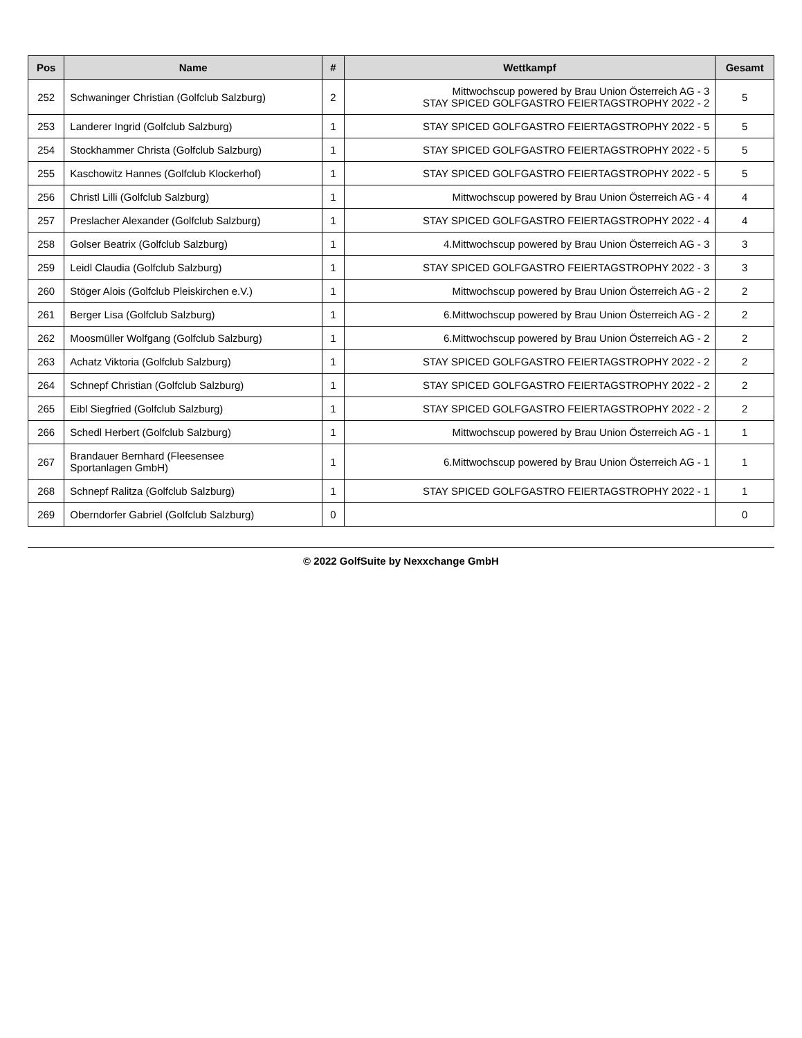| Pos | Name | # | Wettkampf | Gesamt |
| --- | --- | --- | --- | --- |
| 252 | Schwaninger Christian (Golfclub Salzburg) | 2 | Mittwochscup powered by Brau Union Österreich AG - 3 STAY SPICED GOLFGASTRO FEIERTAGSTROPHY 2022 - 2 | 5 |
| 253 | Landerer Ingrid (Golfclub Salzburg) | 1 | STAY SPICED GOLFGASTRO FEIERTAGSTROPHY 2022 - 5 | 5 |
| 254 | Stockhammer Christa (Golfclub Salzburg) | 1 | STAY SPICED GOLFGASTRO FEIERTAGSTROPHY 2022 - 5 | 5 |
| 255 | Kaschowitz Hannes (Golfclub Klockerhof) | 1 | STAY SPICED GOLFGASTRO FEIERTAGSTROPHY 2022 - 5 | 5 |
| 256 | Christl Lilli (Golfclub Salzburg) | 1 | Mittwochscup powered by Brau Union Österreich AG - 4 | 4 |
| 257 | Preslacher Alexander (Golfclub Salzburg) | 1 | STAY SPICED GOLFGASTRO FEIERTAGSTROPHY 2022 - 4 | 4 |
| 258 | Golser Beatrix (Golfclub Salzburg) | 1 | 4.Mittwochscup powered by Brau Union Österreich AG - 3 | 3 |
| 259 | Leidl Claudia (Golfclub Salzburg) | 1 | STAY SPICED GOLFGASTRO FEIERTAGSTROPHY 2022 - 3 | 3 |
| 260 | Stöger Alois (Golfclub Pleiskirchen e.V.) | 1 | Mittwochscup powered by Brau Union Österreich AG - 2 | 2 |
| 261 | Berger Lisa (Golfclub Salzburg) | 1 | 6.Mittwochscup powered by Brau Union Österreich AG - 2 | 2 |
| 262 | Moosmüller Wolfgang (Golfclub Salzburg) | 1 | 6.Mittwochscup powered by Brau Union Österreich AG - 2 | 2 |
| 263 | Achatz Viktoria (Golfclub Salzburg) | 1 | STAY SPICED GOLFGASTRO FEIERTAGSTROPHY 2022 - 2 | 2 |
| 264 | Schnepf Christian (Golfclub Salzburg) | 1 | STAY SPICED GOLFGASTRO FEIERTAGSTROPHY 2022 - 2 | 2 |
| 265 | Eibl Siegfried (Golfclub Salzburg) | 1 | STAY SPICED GOLFGASTRO FEIERTAGSTROPHY 2022 - 2 | 2 |
| 266 | Schedl Herbert (Golfclub Salzburg) | 1 | Mittwochscup powered by Brau Union Österreich AG - 1 | 1 |
| 267 | Brandauer Bernhard (Fleesensee Sportanlagen GmbH) | 1 | 6.Mittwochscup powered by Brau Union Österreich AG - 1 | 1 |
| 268 | Schnepf Ralitza (Golfclub Salzburg) | 1 | STAY SPICED GOLFGASTRO FEIERTAGSTROPHY 2022 - 1 | 1 |
| 269 | Oberndorfer Gabriel (Golfclub Salzburg) | 0 | | 0 |
© 2022 GolfSuite by Nexxchange GmbH